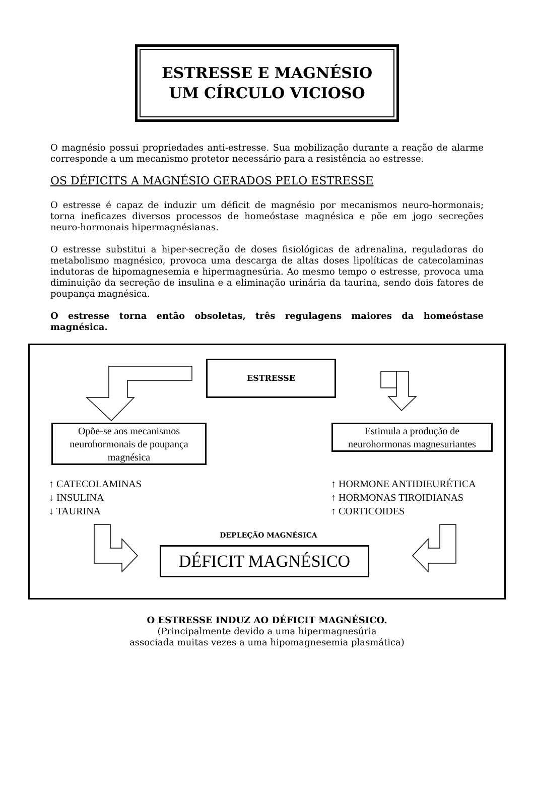ESTRESSE E MAGNÉSIO
UM CÍRCULO VICIOSO
O magnésio possui propriedades anti-estresse. Sua mobilização durante a reação de alarme corresponde a um mecanismo protetor necessário para a resistência ao estresse.
OS DÉFICITS A MAGNÉSIO GERADOS PELO ESTRESSE
O estresse é capaz de induzir um déficit de magnésio por mecanismos neuro-hormonais; torna ineficazes diversos processos de homeóstase magnésica e põe em jogo secreções neuro-hormonais hipermagnésianas.
O estresse substitui a hiper-secreção de doses fisiológicas de adrenalina, reguladoras do metabolismo magnésico, provoca uma descarga de altas doses lipolíticas de catecolaminas indutoras de hipomagnesemia e hipermagnesúria. Ao mesmo tempo o estresse, provoca uma diminuição da secreção de insulina e a eliminação urinária da taurina, sendo dois fatores de poupança magnésica.
O estresse torna então obsoletas, três regulagens maiores da homeóstase magnésica.
ESTRESSE
Opõe-se aos mecanismos neurohormonais de poupança magnésica
Estimula a produção de neurohormonas magnesuriantes
↑ CATECOLAMINAS
↓ INSULINA
↓ TAURINA
↑ HORMONE ANTIDIEURÉTICA
↑ HORMONAS TIROIDIANAS
↑ CORTICOIDES
DEPLEÇÃO MAGNÉSICA
DÉFICIT MAGNÉSICO
O ESTRESSE INDUZ AO DÉFICIT MAGNÉSICO.
(Principalmente devido a uma hipermagnesúria
associada muitas vezes a uma hipomagnesemia plasmática)